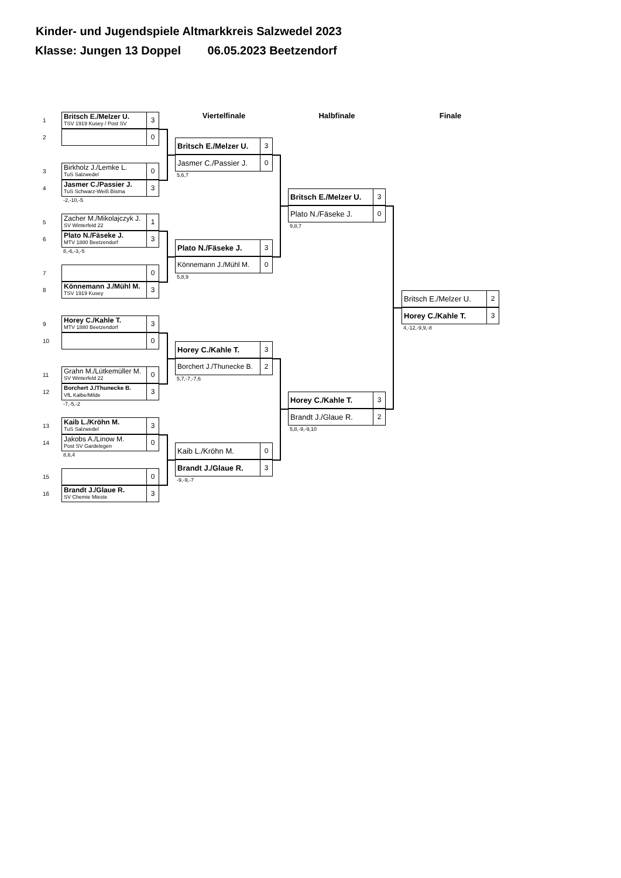Kinder- und Jugendspiele Altmarkkreis Salzwedel 2023
Klasse: Jungen 13 Doppel 06.05.2023 Beetzendorf
1
Britsch E./Melzer U.
TSV 1919 Kusey / Post SV
3
2
0
3
Birkholz J./Lemke L.
TuS Salzwedel
0
4
Jasmer C./Passier J.
TuS Schwarz-Weiß Bisma
3
-2,-10,-5
5
Zacher M./Mikolajczyk J.
SV Winterfeld 22
1
6
Plato N./Fäseke J.
MTV 1880 Beetzendorf
3
8,-6,-3,-5
7
0
8
Könnemann J./Mühl M.
TSV 1919 Kusey
3
9
Horey C./Kahle T.
MTV 1880 Beetzendorf
3
10
0
11
Grahn M./Lütkemüller M.
SV Winterfeld 22
0
12
Borchert J./Thunecke B.
VfL Kalbe/Milde
3
-7,-5,-2
13
Kaib L./Kröhn M.
TuS Salzwedel
3
14
Jakobs A./Linow M.
Post SV Gardelegen
0
8,6,4
15
0
16
Brandt J./Glaue R.
SV Chemie Mieste
3
Viertelfinale
Britsch E./Melzer U. 3
Jasmer C./Passier J. 0
5,6,7
Plato N./Fäseke J. 3
Könnemann J./Mühl M. 0
5,8,9
Horey C./Kahle T. 3
Borchert J./Thunecke B. 2
5,7,-7,-7,6
Kaib L./Kröhn M. 0
Brandt J./Glaue R. 3
-9,-9,-7
Halbfinale
Britsch E./Melzer U. 3
Plato N./Fäseke J. 0
9,8,7
Horey C./Kahle T. 3
Brandt J./Glaue R. 2
5,8,-9,-9,10
Finale
Britsch E./Melzer U. 2
Horey C./Kahle T. 3
4,-12,-9,9,-8